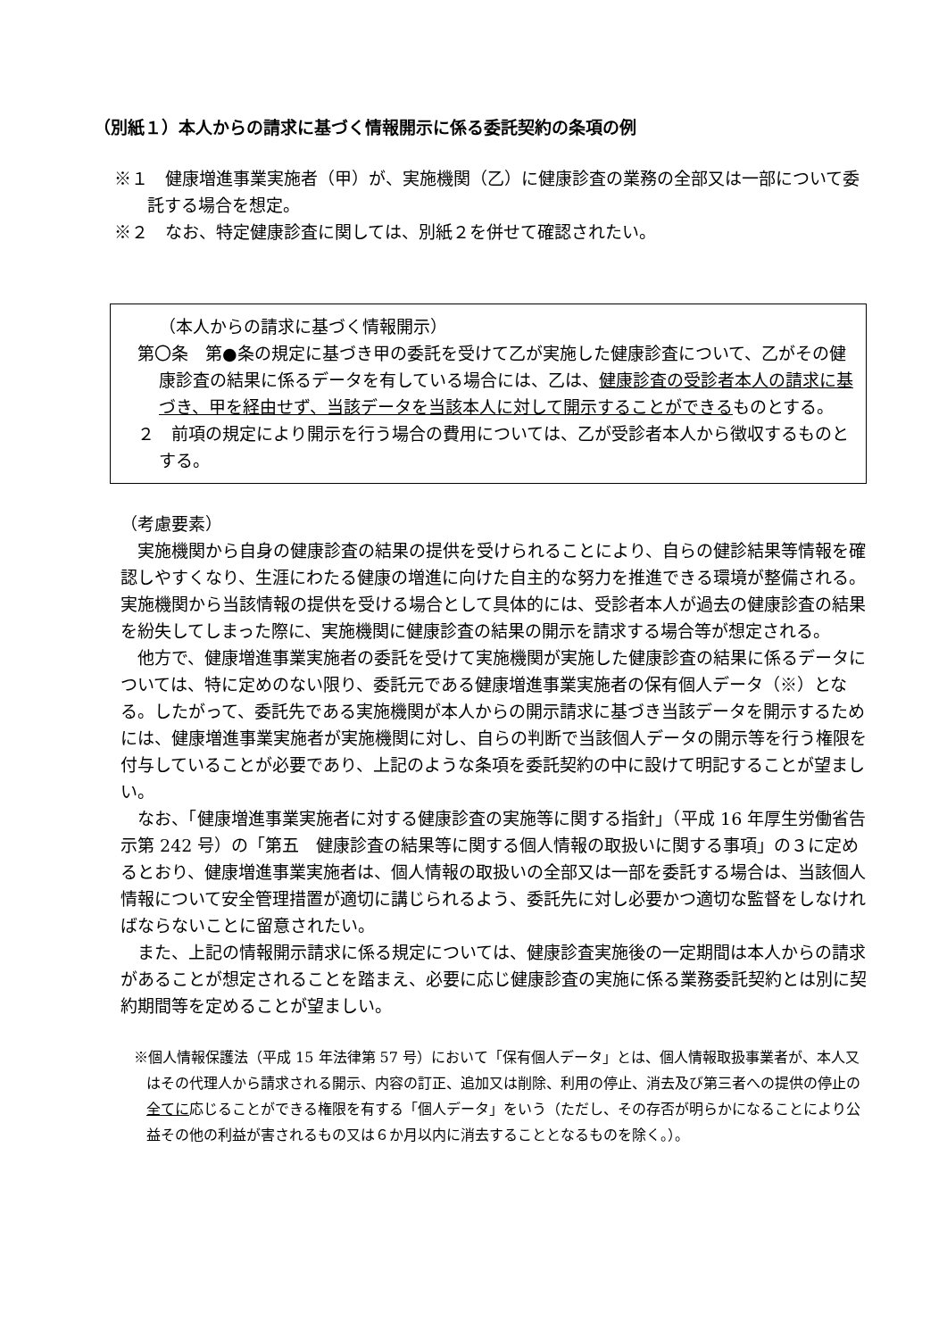（別紙１）本人からの請求に基づく情報開示に係る委託契約の条項の例
※１　健康増進事業実施者（甲）が、実施機関（乙）に健康診査の業務の全部又は一部について委託する場合を想定。
※２　なお、特定健康診査に関しては、別紙２を併せて確認されたい。
（本人からの請求に基づく情報開示）
第〇条　第●条の規定に基づき甲の委託を受けて乙が実施した健康診査について、乙がその健康診査の結果に係るデータを有している場合には、乙は、健康診査の受診者本人の請求に基づき、甲を経由せず、当該データを当該本人に対して開示することができるものとする。
２　前項の規定により開示を行う場合の費用については、乙が受診者本人から徴収するものとする。
（考慮要素）
実施機関から自身の健康診査の結果の提供を受けられることにより、自らの健診結果等情報を確認しやすくなり、生涯にわたる健康の増進に向けた自主的な努力を推進できる環境が整備される。実施機関から当該情報の提供を受ける場合として具体的には、受診者本人が過去の健康診査の結果を紛失してしまった際に、実施機関に健康診査の結果の開示を請求する場合等が想定される。
他方で、健康増進事業実施者の委託を受けて実施機関が実施した健康診査の結果に係るデータについては、特に定めのない限り、委託元である健康増進事業実施者の保有個人データ（※）となる。したがって、委託先である実施機関が本人からの開示請求に基づき当該データを開示するためには、健康増進事業実施者が実施機関に対し、自らの判断で当該個人データの開示等を行う権限を付与していることが必要であり、上記のような条項を委託契約の中に設けて明記することが望ましい。
なお、「健康増進事業実施者に対する健康診査の実施等に関する指針」（平成 16 年厚生労働省告示第 242 号）の「第五　健康診査の結果等に関する個人情報の取扱いに関する事項」の３に定めるとおり、健康増進事業実施者は、個人情報の取扱いの全部又は一部を委託する場合は、当該個人情報について安全管理措置が適切に講じられるよう、委託先に対し必要かつ適切な監督をしなければならないことに留意されたい。
また、上記の情報開示請求に係る規定については、健康診査実施後の一定期間は本人からの請求があることが想定されることを踏まえ、必要に応じ健康診査の実施に係る業務委託契約とは別に契約期間等を定めることが望ましい。
※個人情報保護法（平成 15 年法律第 57 号）において「保有個人データ」とは、個人情報取扱事業者が、本人又はその代理人から請求される開示、内容の訂正、追加又は削除、利用の停止、消去及び第三者への提供の停止の全てに応じることができる権限を有する「個人データ」をいう（ただし、その存否が明らかになることにより公益その他の利益が害されるもの又は６か月以内に消去することとなるものを除く。）。